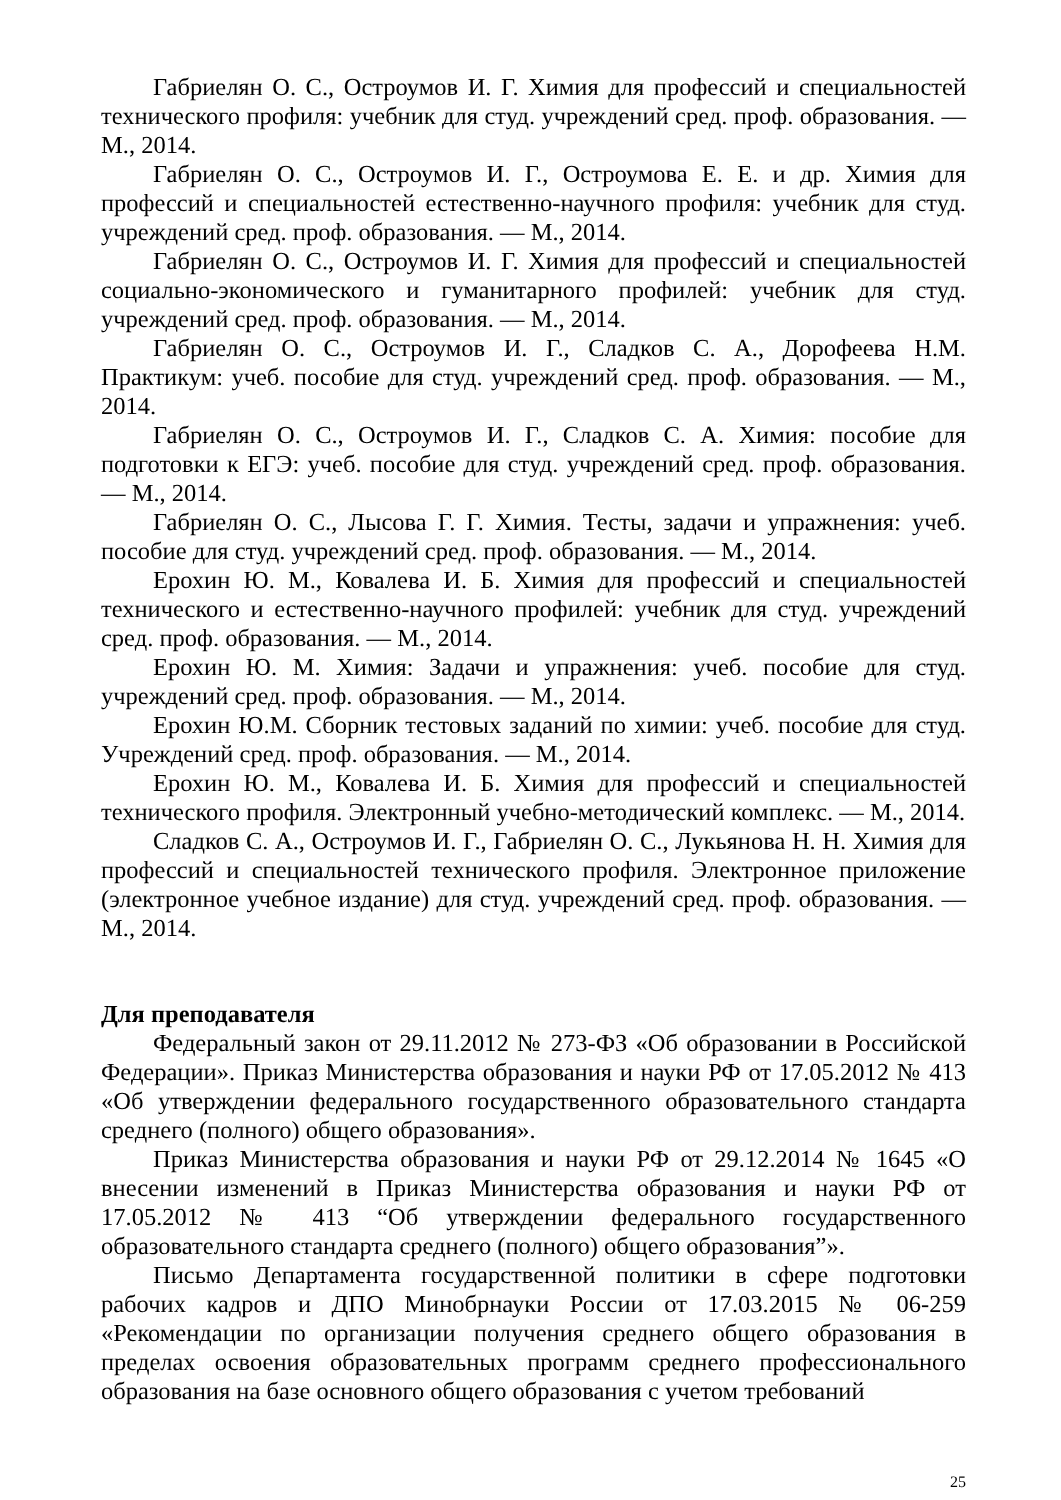Габриелян О. С., Остроумов И. Г. Химия для профессий и специальностей технического профиля: учебник для студ. учреждений сред. проф. образования. — М., 2014.
Габриелян О. С., Остроумов И. Г., Остроумова Е. Е. и др. Химия для профессий и специальностей естественно-научного профиля: учебник для студ. учреждений сред. проф. образования. — М., 2014.
Габриелян О. С., Остроумов И. Г. Химия для профессий и специальностей социально-экономического и гуманитарного профилей: учебник для студ. учреждений сред. проф. образования. — М., 2014.
Габриелян О. С., Остроумов И. Г., Сладков С. А., Дорофеева Н.М. Практикум: учеб. пособие для студ. учреждений сред. проф. образования. — М., 2014.
Габриелян О. С., Остроумов И. Г., Сладков С. А. Химия: пособие для подготовки к ЕГЭ: учеб. пособие для студ. учреждений сред. проф. образования. — М., 2014.
Габриелян О. С., Лысова Г. Г. Химия. Тесты, задачи и упражнения: учеб. пособие для студ. учреждений сред. проф. образования. — М., 2014.
Ерохин Ю. М., Ковалева И. Б. Химия для профессий и специальностей технического и естественно-научного профилей: учебник для студ. учреждений сред. проф. образования. — М., 2014.
Ерохин Ю. М. Химия: Задачи и упражнения: учеб. пособие для студ. учреждений сред. проф. образования. — М., 2014.
Ерохин Ю.М. Сборник тестовых заданий по химии: учеб. пособие для студ. Учреждений сред. проф. образования. — М., 2014.
Ерохин Ю. М., Ковалева И. Б. Химия для профессий и специальностей технического профиля. Электронный учебно-методический комплекс. — М., 2014.
Сладков С. А., Остроумов И. Г., Габриелян О. С., Лукьянова Н. Н. Химия для профессий и специальностей технического профиля. Электронное приложение (электронное учебное издание) для студ. учреждений сред. проф. образования. — М., 2014.
Для преподавателя
Федеральный закон от 29.11.2012 № 273-ФЗ «Об образовании в Российской Федерации». Приказ Министерства образования и науки РФ от 17.05.2012 № 413 «Об утверждении федерального государственного образовательного стандарта среднего (полного) общего образования».
Приказ Министерства образования и науки РФ от 29.12.2014 № 1645 «О внесении изменений в Приказ Министерства образования и науки РФ от 17.05.2012 № 413 “Об утверждении федерального государственного образовательного стандарта среднего (полного) общего образования”».
Письмо Департамента государственной политики в сфере подготовки рабочих кадров и ДПО Минобрнауки России от 17.03.2015 № 06-259 «Рекомендации по организации получения среднего общего образования в пределах освоения образовательных программ среднего профессионального образования на базе основного общего образования с учетом требований
25